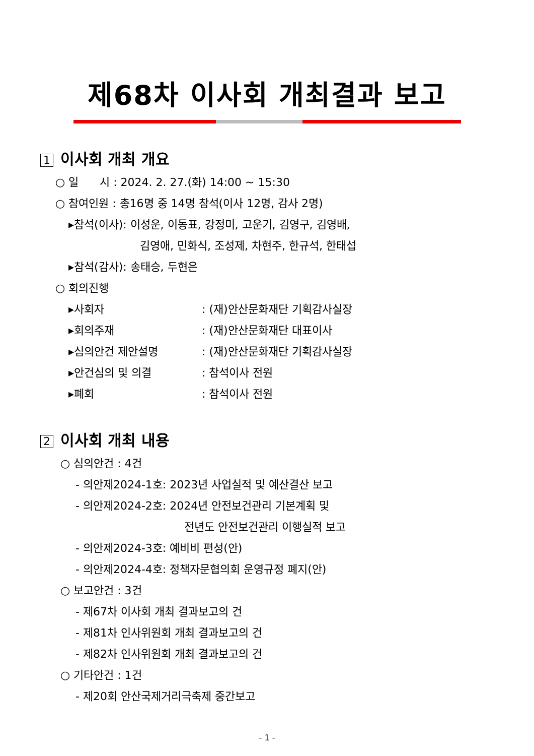제68차 이사회 개최결과 보고
1 이사회 개최 개요
○ 일 시 : 2024. 2. 27.(화) 14:00 ~ 15:30
○ 참여인원 : 총16명 중 14명 참석(이사 12명, 감사 2명)
▸참석(이사): 이성운, 이동표, 강정미, 고운기, 김영구, 김영배,
김영애, 민화식, 조성제, 차현주, 한규석, 한태섭
▸참석(감사): 송태승, 두현은
○ 회의진행
▸사회자 : (재)안산문화재단 기획감사실장
▸회의주재 : (재)안산문화재단 대표이사
▸심의안건 제안설명 : (재)안산문화재단 기획감사실장
▸안건심의 및 의결 : 참석이사 전원
▸폐회 : 참석이사 전원
2 이사회 개최 내용
○ 심의안건 : 4건
- 의안제2024-1호: 2023년 사업실적 및 예산결산 보고
- 의안제2024-2호: 2024년 안전보건관리 기본계획 및
전년도 안전보건관리 이행실적 보고
- 의안제2024-3호: 예비비 편성(안)
- 의안제2024-4호: 정책자문협의회 운영규정 폐지(안)
○ 보고안건 : 3건
- 제67차 이사회 개최 결과보고의 건
- 제81차 인사위원회 개최 결과보고의 건
- 제82차 인사위원회 개최 결과보고의 건
○ 기타안건 : 1건
- 제20회 안산국제거리극축제 중간보고
- 1 -